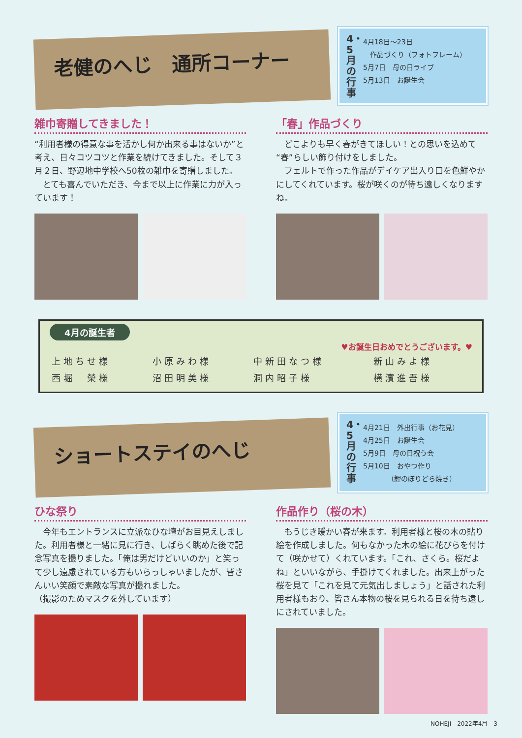老健のへじ　通所コーナー
4・5月の行事
4月18日～23日
　作品づくり（フォトフレーム）
5月7日　母の日ライブ
5月13日　お誕生会
雑巾寄贈してきました！
“利用者様の得意な事を活かし何か出来る事はないか”と考え、日々コツコツと作業を続けてきました。そして３月２日、野辺地中学校へ50枚の雑巾を寄贈しました。
　とても喜んでいただき、今まで以上に作業に力が入っています！
「春」作品づくり
　どこよりも早く春がきてほしい！との思いを込めて“春”らしい飾り付けをしました。
　フェルトで作った作品がデイケア出入り口を色鮮やかにしてくれています。桜が咲くのが待ち遠しくなりますね。
4月の誕生者
♥お誕生日おめでとうございます。♥
| 上地ちせ様 | 小原みわ様 | 中新田なつ様 | 新山みよ様 |
| 西堀 榮様 | 沼田明美様 | 洞内昭子様 | 横濱進吾様 |
ショートステイのへじ
4・5月の行事
4月21日　外出行事（お花見）
4月25日　お誕生会
5月9日　母の日祝う会
5月10日　おやつ作り
　　　　（鯉のぼりどら焼き）
ひな祭り
　今年もエントランスに立派なひな壇がお目見えしました。利用者様と一緒に見に行き、しばらく眺めた後で記念写真を撮りました。「俺は男だけどいいのか」と笑って少し遠慮されている方もいらっしゃいましたが、皆さんいい笑顔で素敵な写真が撮れました。
（撮影のためマスクを外しています）
作品作り（桜の木）
　もうじき暖かい春が来ます。利用者様と桜の木の貼り絵を作成しました。何もなかった木の絵に花びらを付けて（咲かせて）くれています。「これ、さくら。桜だよね」といいながら、手掛けてくれました。出来上がった桜を見て「これを見て元気出しましょう」と話された利用者様もおり、皆さん本物の桜を見られる日を待ち遠しにされていました。
NOHEJI　2022年4月　3